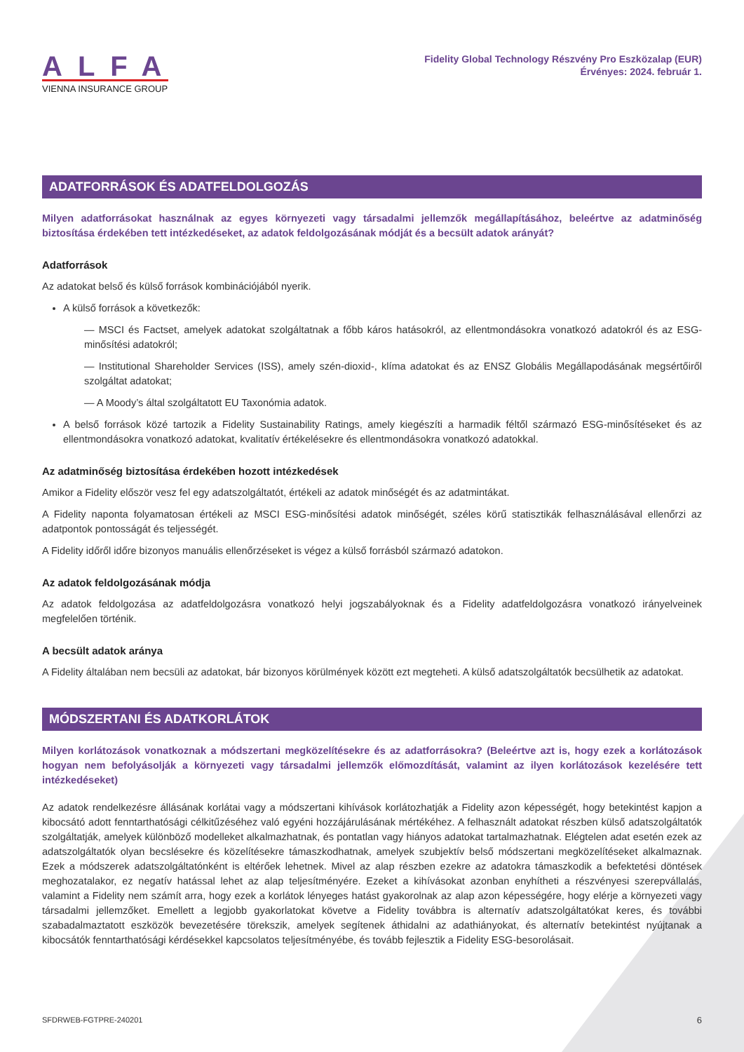ALFA
VIENNA INSURANCE GROUP
Fidelity Global Technology Részvény Pro Eszközalap (EUR)
Érvényes: 2024. február 1.
ADATFORRÁSOK ÉS ADATFELDOLGOZÁS
Milyen adatforrásokat használnak az egyes környezeti vagy társadalmi jellemzők megállapításához, beleértve az adatminőség biztosítása érdekében tett intézkedéseket, az adatok feldolgozásának módját és a becsült adatok arányát?
Adatforrások
Az adatokat belső és külső források kombinációjából nyerik.
A külső források a következők:
— MSCI és Factset, amelyek adatokat szolgáltatnak a főbb káros hatásokról, az ellentmondásokra vonatkozó adatokról és az ESG-minősítési adatokról;
— Institutional Shareholder Services (ISS), amely szén-dioxid-, klíma adatokat és az ENSZ Globális Megállapodásának megsértőiről szolgáltat adatokat;
— A Moody’s által szolgáltatott EU Taxonómia adatok.
A belső források közé tartozik a Fidelity Sustainability Ratings, amely kiegészíti a harmadik féltől származó ESG-minősítéseket és az ellentmondásokra vonatkozó adatokat, kvalitatív értékelésekre és ellentmondásokra vonatkozó adatokkal.
Az adatminőség biztosítása érdekében hozott intézkedések
Amikor a Fidelity először vesz fel egy adatszolgáltatót, értékeli az adatok minőségét és az adatmintákat.
A Fidelity naponta folyamatosan értékeli az MSCI ESG-minősítési adatok minőségét, széles körű statisztikák felhasználásával ellenőrzi az adatpontok pontosságát és teljességét.
A Fidelity időről időre bizonyos manuális ellenőrzéseket is végez a külső forrásból származó adatokon.
Az adatok feldolgozásának módja
Az adatok feldolgozása az adatfeldolgozásra vonatkozó helyi jogszabályoknak és a Fidelity adatfeldolgozásra vonatkozó irányelveinek megfelelően történik.
A becsült adatok aránya
A Fidelity általában nem becsüli az adatokat, bár bizonyos körülmények között ezt megteheti. A külső adatszolgáltatók becsülhetik az adatokat.
MÓDSZERTANI ÉS ADATKORLÁTOK
Milyen korlátozások vonatkoznak a módszertani megközelítésekre és az adatforrásokra? (Beleértve azt is, hogy ezek a korlátozások hogyan nem befolyásolják a környezeti vagy társadalmi jellemzők előmozdítását, valamint az ilyen korlátozások kezelésére tett intézkedéseket)
Az adatok rendelkezésre állásának korlátai vagy a módszertani kihívások korlátozhatják a Fidelity azon képességét, hogy betekintést kapjon a kibocsátó adott fenntarthatósági célkitűzéséhez való egyéni hozzájárulásának mértékéhez. A felhasznált adatokat részben külső adatszolgáltatók szolgáltatják, amelyek különböző modelleket alkalmazhatnak, és pontatlan vagy hiányos adatokat tartalmazhatnak. Elégtelen adat esetén ezek az adatszolgáltatók olyan becslésekre és közelítésekre támaszkodhatnak, amelyek szubjektív belső módszertani megközelítéseket alkalmaznak. Ezek a módszerek adatszolgáltatónként is eltérőek lehetnek. Mivel az alap részben ezekre az adatokra támaszkodik a befektetési döntések meghozatalakor, ez negatív hatással lehet az alap teljesítményére. Ezeket a kihívásokat azonban enyhítheti a részvényesi szerepvállalás, valamint a Fidelity nem számít arra, hogy ezek a korlátok lényeges hatást gyakorolnak az alap azon képességére, hogy elérje a környezeti vagy társadalmi jellemzőket. Emellett a legjobb gyakorlatokat követve a Fidelity továbbra is alternatív adatszolgáltatókat keres, és további szabadalmaztatott eszközök bevezetésére törekszik, amelyek segítenek áthidalni az adathiányokat, és alternatív betekintést nyújtanak a kibocsátók fenntarthatósági kérdésekkel kapcsolatos teljesítményébe, és tovább fejlesztik a Fidelity ESG-besorolásait.
SFDRWEB-FGTPRE-240201 6